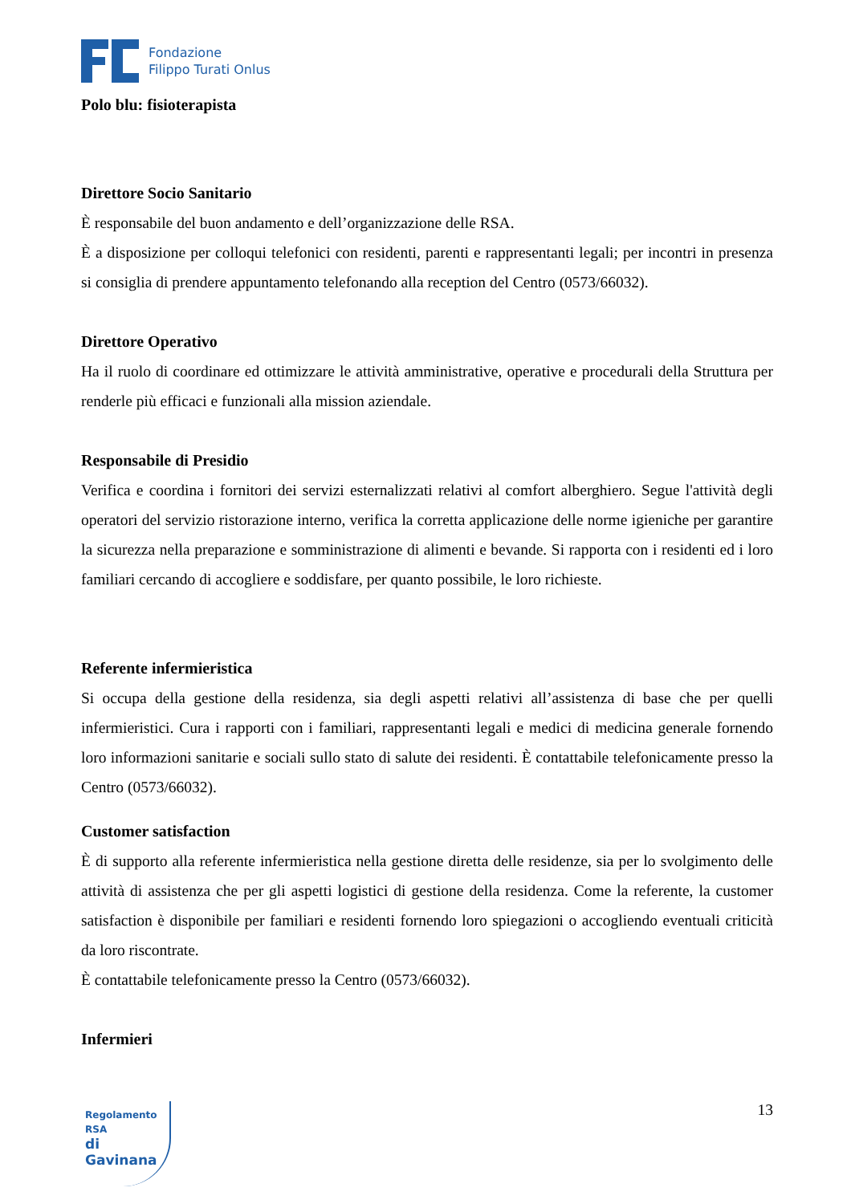Fondazione
Filippo Turati Onlus
Polo blu: fisioterapista
Direttore Socio Sanitario
È responsabile del buon andamento e dell’organizzazione delle RSA.
È a disposizione per colloqui telefonici con residenti, parenti e rappresentanti legali; per incontri in presenza si consiglia di prendere appuntamento telefonando alla reception del Centro (0573/66032).
Direttore Operativo
Ha il ruolo di coordinare ed ottimizzare le attività amministrative, operative e procedurali della Struttura per renderle più efficaci e funzionali alla mission aziendale.
Responsabile di Presidio
Verifica e coordina i fornitori dei servizi esternalizzati relativi al comfort alberghiero. Segue l'attività degli operatori del servizio ristorazione interno, verifica la corretta applicazione delle norme igieniche per garantire la sicurezza nella preparazione e somministrazione di alimenti e bevande. Si rapporta con i residenti ed i loro familiari cercando di accogliere e soddisfare, per quanto possibile, le loro richieste.
Referente infermieristica
Si occupa della gestione della residenza, sia degli aspetti relativi all’assistenza di base che per quelli infermieristici. Cura i rapporti con i familiari, rappresentanti legali e medici di medicina generale fornendo loro informazioni sanitarie e sociali sullo stato di salute dei residenti. È contattabile telefonicamente presso la Centro (0573/66032).
Customer satisfaction
È di supporto alla referente infermieristica nella gestione diretta delle residenze, sia per lo svolgimento delle attività di assistenza che per gli aspetti logistici di gestione della residenza. Come la referente, la customer satisfaction è disponibile per familiari e residenti fornendo loro spiegazioni o accogliendo eventuali criticità da loro riscontrate.
È contattabile telefonicamente presso la Centro (0573/66032).
Infermieri
Regolamento RSA
di Gavinana
13